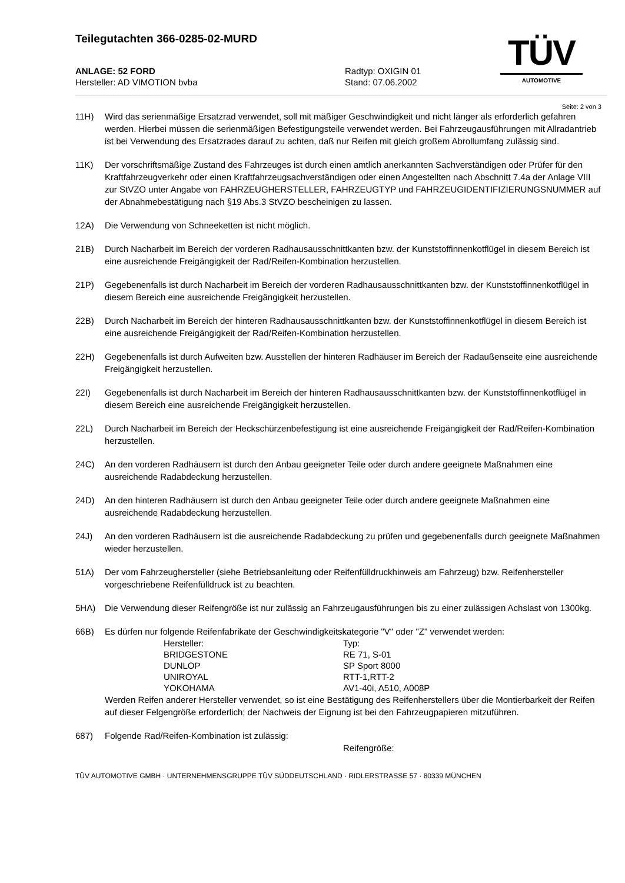Teilegutachten 366-0285-02-MURD
TÜV
AUTOMOTIVE
ANLAGE: 52 FORD
Hersteller: AD VIMOTION bvba
Radtyp: OXIGIN 01
Stand: 07.06.2002
Seite: 2 von 3
11H) Wird das serienmäßige Ersatzrad verwendet, soll mit mäßiger Geschwindigkeit und nicht länger als erforderlich gefahren werden. Hierbei müssen die serienmäßigen Befestigungsteile verwendet werden. Bei Fahrzeugausführungen mit Allradantrieb ist bei Verwendung des Ersatzrades darauf zu achten, daß nur Reifen mit gleich großem Abrollumfang zulässig sind.
11K) Der vorschriftsmäßige Zustand des Fahrzeuges ist durch einen amtlich anerkannten Sachverständigen oder Prüfer für den Kraftfahrzeugverkehr oder einen Kraftfahrzeugsachverständigen oder einen Angestellten nach Abschnitt 7.4a der Anlage VIII zur StVZO unter Angabe von FAHRZEUGHERSTELLER, FAHRZEUGTYP und FAHRZEUGIDENTIFIZIERUNGSNUMMER auf der Abnahmebestätigung nach §19 Abs.3 StVZO bescheinigen zu lassen.
12A) Die Verwendung von Schneeketten ist nicht möglich.
21B) Durch Nacharbeit im Bereich der vorderen Radhausausschnittkanten bzw. der Kunststoffinnenkotflügel in diesem Bereich ist eine ausreichende Freigängigkeit der Rad/Reifen-Kombination herzustellen.
21P) Gegebenenfalls ist durch Nacharbeit im Bereich der vorderen Radhausausschnittkanten bzw. der Kunststoffinnenkotflügel in diesem Bereich eine ausreichende Freigängigkeit herzustellen.
22B) Durch Nacharbeit im Bereich der hinteren Radhausausschnittkanten bzw. der Kunststoffinnenkotflügel in diesem Bereich ist eine ausreichende Freigängigkeit der Rad/Reifen-Kombination herzustellen.
22H) Gegebenenfalls ist durch Aufweiten bzw. Ausstellen der hinteren Radhäuser im Bereich der Radaußenseite eine ausreichende Freigängigkeit herzustellen.
22I) Gegebenenfalls ist durch Nacharbeit im Bereich der hinteren Radhausausschnittkanten bzw. der Kunststoffinnenkotflügel in diesem Bereich eine ausreichende Freigängigkeit herzustellen.
22L) Durch Nacharbeit im Bereich der Heckschürzenbefestigung ist eine ausreichende Freigängigkeit der Rad/Reifen-Kombination herzustellen.
24C) An den vorderen Radhäusern ist durch den Anbau geeigneter Teile oder durch andere geeignete Maßnahmen eine ausreichende Radabdeckung herzustellen.
24D) An den hinteren Radhäusern ist durch den Anbau geeigneter Teile oder durch andere geeignete Maßnahmen eine ausreichende Radabdeckung herzustellen.
24J) An den vorderen Radhäusern ist die ausreichende Radabdeckung zu prüfen und gegebenenfalls durch geeignete Maßnahmen wieder herzustellen.
51A) Der vom Fahrzeughersteller (siehe Betriebsanleitung oder Reifenfülldruckhinweis am Fahrzeug) bzw. Reifenhersteller vorgeschriebene Reifenfülldruck ist zu beachten.
5HA) Die Verwendung dieser Reifengröße ist nur zulässig an Fahrzeugausführungen bis zu einer zulässigen Achslast von 1300kg.
66B) Es dürfen nur folgende Reifenfabrikate der Geschwindigkeitskategorie "V" oder "Z" verwendet werden:
| Hersteller: | Typ: |
| BRIDGESTONE | RE 71, S-01 |
| DUNLOP | SP Sport 8000 |
| UNIROYAL | RTT-1,RTT-2 |
| YOKOHAMA | AV1-40i, A510, A008P |
Werden Reifen anderer Hersteller verwendet, so ist eine Bestätigung des Reifenherstellers über die Montierbarkeit der Reifen auf dieser Felgengröße erforderlich; der Nachweis der Eignung ist bei den Fahrzeugpapieren mitzuführen.
687) Folgende Rad/Reifen-Kombination ist zulässig:
Reifengröße:
TÜV AUTOMOTIVE GMBH · UNTERNEHMENSGRUPPE TÜV SÜDDEUTSCHLAND · RIDLERSTRASSE 57 · 80339 MÜNCHEN